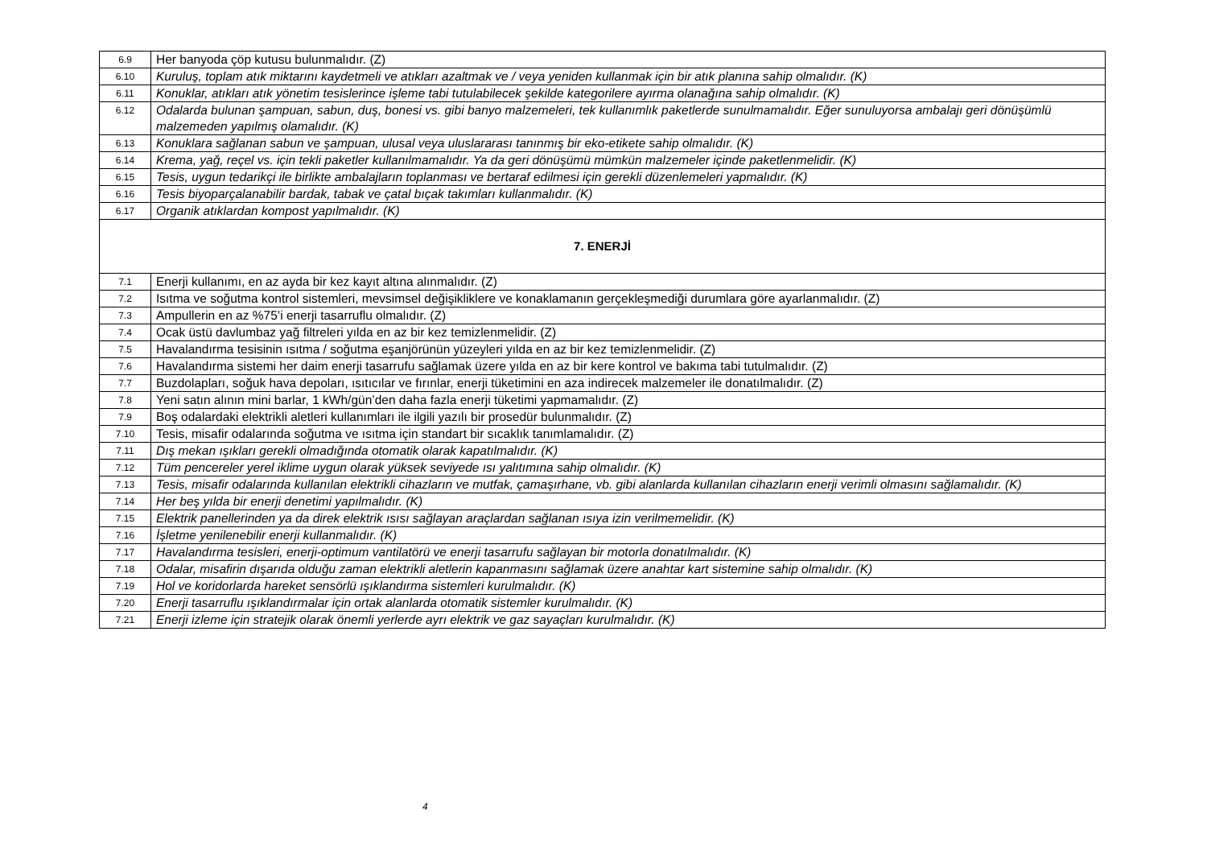| 6.9 | Her banyoda çöp kutusu bulunmalıdır. (Z) |
| 6.10 | Kuruluş, toplam atık miktarını kaydetmeli ve atıkları azaltmak ve / veya yeniden kullanmak için bir atık planına sahip olmalıdır. (K) |
| 6.11 | Konuklar, atıkları atık yönetim tesislerince işleme tabi tutulabilecek şekilde kategorilere ayırma olanağına sahip olmalıdır. (K) |
| 6.12 | Odalarda bulunan şampuan, sabun, duş, bonesi vs. gibi banyo malzemeleri, tek kullanımlık paketlerde sunulmamalıdır. Eğer sunuluyorsa ambalajı geri dönüşümlü malzemeden yapılmış olamalıdır. (K) |
| 6.13 | Konuklara sağlanan sabun ve şampuan, ulusal veya uluslararası tanınmış bir eko-etikete sahip olmalıdır. (K) |
| 6.14 | Krema, yağ, reçel vs. için tekli paketler kullanılmamalıdır. Ya da geri dönüşümü mümkün malzemeler içinde paketlenmelidir. (K) |
| 6.15 | Tesis, uygun tedarikçi ile birlikte ambalajların toplanması ve bertaraf edilmesi için gerekli düzenlemeleri yapmalıdır. (K) |
| 6.16 | Tesis biyoparçalanabilir bardak, tabak ve çatal bıçak takımları kullanmalıdır. (K) |
| 6.17 | Organik atıklardan kompost yapılmalıdır. (K) |
| 7. ENERJİ | |
| 7.1 | Enerji kullanımı, en az ayda bir kez kayıt altına alınmalıdır. (Z) |
| 7.2 | Isıtma ve soğutma kontrol sistemleri, mevsimsel değişikliklere ve konaklamanın gerçekleşmediği durumlara göre ayarlanmalıdır. (Z) |
| 7.3 | Ampullerin en az %75’i enerji tasarruflu olmalıdır. (Z) |
| 7.4 | Ocak üstü davlumbaz yağ filtreleri yılda en az bir kez temizlenmelidir. (Z) |
| 7.5 | Havalandırma tesisinin ısıtma / soğutma eşanjörünün yüzeyleri yılda en az bir kez temizlenmelidir. (Z) |
| 7.6 | Havalandırma sistemi her daim enerji tasarrufu sağlamak üzere yılda en az bir kere kontrol ve bakıma tabi tutulmalıdır. (Z) |
| 7.7 | Buzdolapları, soğuk hava depoları, ısıtıcılar ve fırınlar, enerji tüketimini en aza indirecek malzemeler ile donatılmalıdır. (Z) |
| 7.8 | Yeni satın alının mini barlar, 1 kWh/gün’den daha fazla enerji tüketimi yapmamalıdır. (Z) |
| 7.9 | Boş odalardaki elektrikli aletleri kullanımları ile ilgili yazılı bir prosedür bulunmalıdır. (Z) |
| 7.10 | Tesis, misafir odalarında soğutma ve ısıtma için standart bir sıcaklık tanımlamalıdır. (Z) |
| 7.11 | Dış mekan ışıkları gerekli olmadığında otomatik olarak kapatılmalıdır. (K) |
| 7.12 | Tüm pencereler yerel iklime uygun olarak yüksek seviyede ısı yalıtımına sahip olmalıdır. (K) |
| 7.13 | Tesis, misafir odalarında kullanılan elektrikli cihazların ve mutfak, çamaşırhane, vb. gibi alanlarda kullanılan cihazların enerji verimli olmasını sağlamalıdır. (K) |
| 7.14 | Her beş yılda bir enerji denetimi yapılmalıdır. (K) |
| 7.15 | Elektrik panellerinden ya da direk elektrik ısısı sağlayan araçlardan sağlanan ısıya izin verilmemelidir. (K) |
| 7.16 | İşletme yenilenebilir enerji kullanmalıdır. (K) |
| 7.17 | Havalandırma tesisleri, enerji-optimum vantilatörü ve enerji tasarrufu sağlayan bir motorla donatılmalıdır. (K) |
| 7.18 | Odalar, misafirin dışarıda olduğu zaman elektrikli aletlerin kapanmasını sağlamak üzere anahtar kart sistemine sahip olmalıdır. (K) |
| 7.19 | Hol ve koridorlarda hareket sensörlü ışıklandırma sistemleri kurulmalıdır. (K) |
| 7.20 | Enerji tasarruflu ışıklandırmalar için ortak alanlarda otomatik sistemler kurulmalıdır. (K) |
| 7.21 | Enerji izleme için stratejik olarak önemli yerlerde ayrı elektrik ve gaz sayaçları kurulmalıdır. (K) |
4